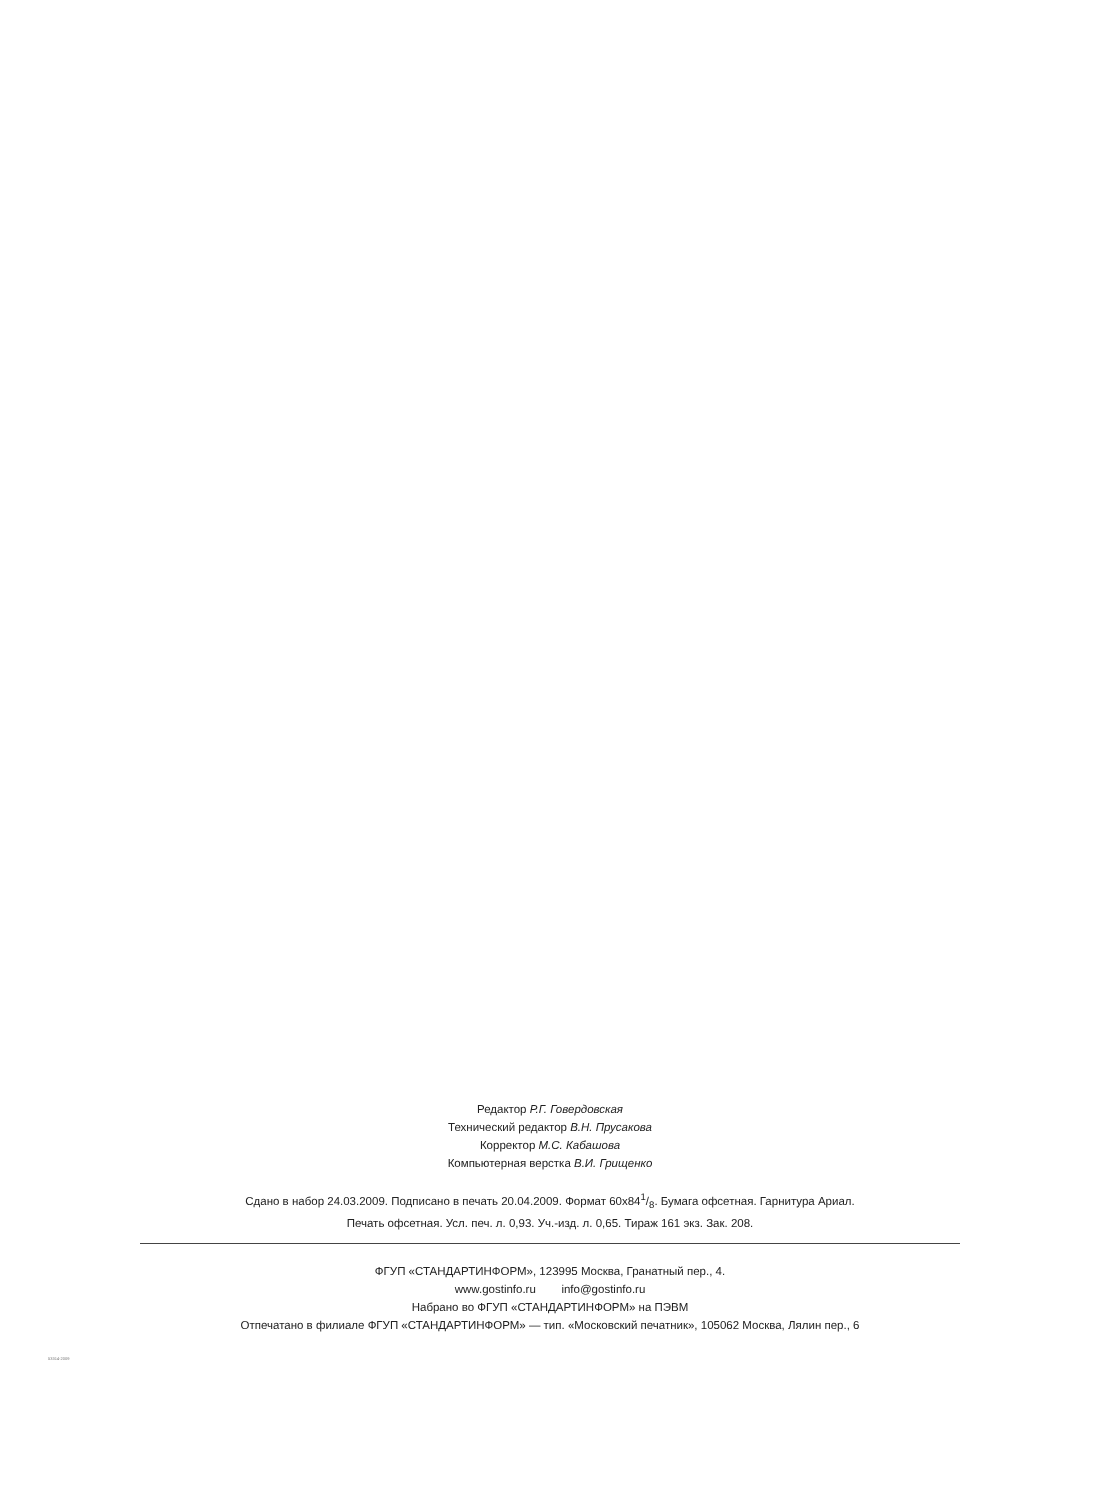Редактор Р.Г. Говердовская
Технический редактор В.Н. Прусакова
Корректор М.С. Кабашова
Компьютерная верстка В.И. Грищенко
Сдано в набор 24.03.2009. Подписано в печать 20.04.2009. Формат 60x841/8. Бумага офсетная. Гарнитура Ариал.
Печать офсетная. Усл. печ. л. 0,93. Уч.-изд. л. 0,65. Тираж 161 экз. Зак. 208.
ФГУП «СТАНДАРТИНФОРМ», 123995 Москва, Гранатный пер., 4.
www.gostinfo.ru info@gostinfo.ru
Набрано во ФГУП «СТАНДАРТИНФОРМ» на ПЭВМ
Отпечатано в филиале ФГУП «СТАНДАРТИНФОРМ» — тип. «Московский печатник», 105062 Москва, Лялин пер., 6
53314-2009